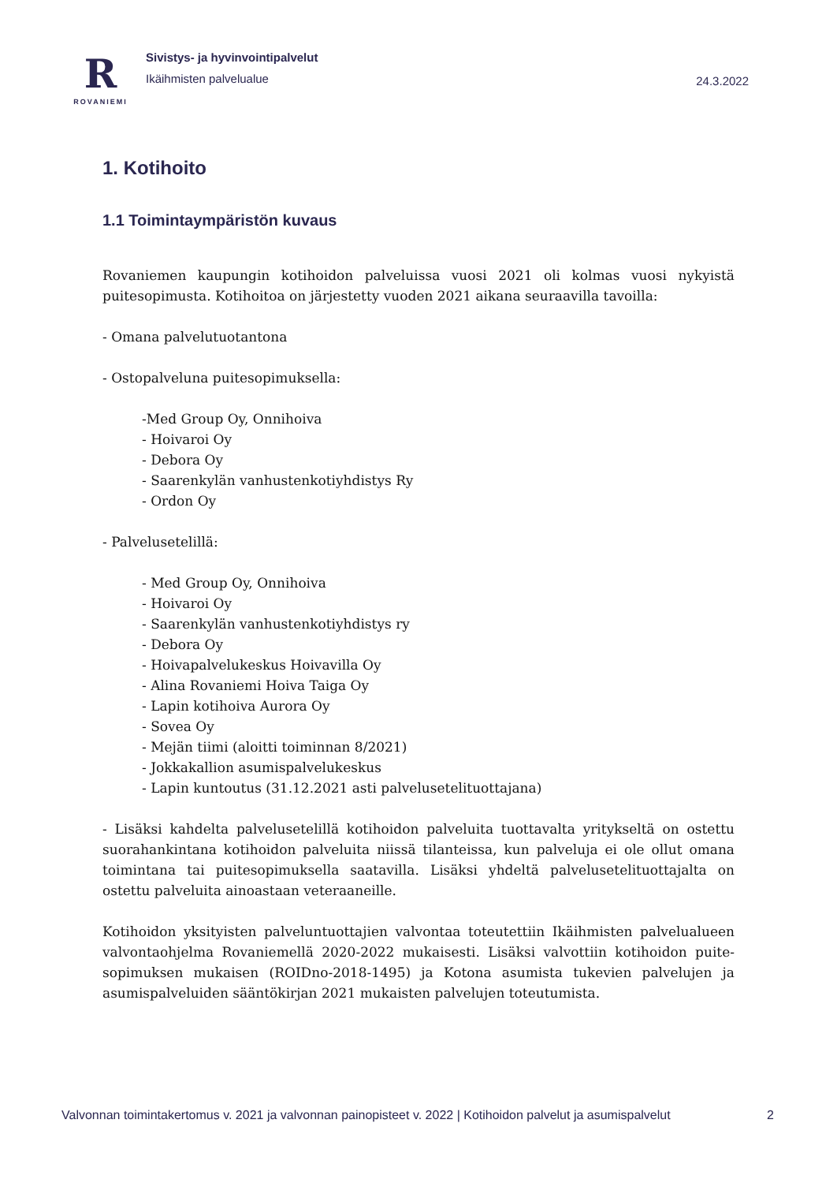R
ROVANIEMI
Sivistys- ja hyvinvointipalvelut
Ikäihmisten palvelualue
24.3.2022
1. Kotihoito
1.1 Toimintaympäristön kuvaus
Rovaniemen kaupungin kotihoidon palveluissa vuosi 2021 oli kolmas vuosi nykyistä puitesopimusta. Kotihoitoa on järjestetty vuoden 2021 aikana seuraavilla tavoilla:
- Omana palvelutuotantona
- Ostopalveluna puitesopimuksella:
-Med Group Oy, Onnihoiva
- Hoivaroi Oy
- Debora Oy
- Saarenkylän vanhustenkotiyhdistys Ry
- Ordon Oy
- Palvelusetelillä:
- Med Group Oy, Onnihoiva
- Hoivaroi Oy
- Saarenkylän vanhustenkotiyhdistys ry
- Debora Oy
- Hoivapalvelukeskus Hoivavilla Oy
- Alina Rovaniemi Hoiva Taiga Oy
- Lapin kotihoiva Aurora Oy
- Sovea Oy
- Mejän tiimi (aloitti toiminnan 8/2021)
- Jokkakallion asumispalvelukeskus
- Lapin kuntoutus (31.12.2021 asti palvelusetelituottajana)
- Lisäksi kahdelta palvelusetelillä kotihoidon palveluita tuottavalta yritykseltä on ostettu suorahankintana kotihoidon palveluita niissä tilanteissa, kun palveluja ei ole ollut omana toimintana tai puitesopimuksella saatavilla. Lisäksi yhdeltä palvelusetelituottajalta on ostettu palveluita ainoastaan veteraaneille.
Kotihoidon yksityisten palveluntuottajien valvontaa toteutettiin Ikäihmisten palvelualueen valvontaohjelma Rovaniemellä 2020-2022 mukaisesti. Lisäksi valvottiin kotihoidon puite-sopimuksen mukaisen (ROIDno-2018-1495) ja Kotona asumista tukevien palvelujen ja asumispalveluiden sääntökirjan 2021 mukaisten palvelujen toteutumista.
Valvonnan toimintakertomus v. 2021 ja valvonnan painopisteet v. 2022 | Kotihoidon palvelut ja asumispalvelut 2